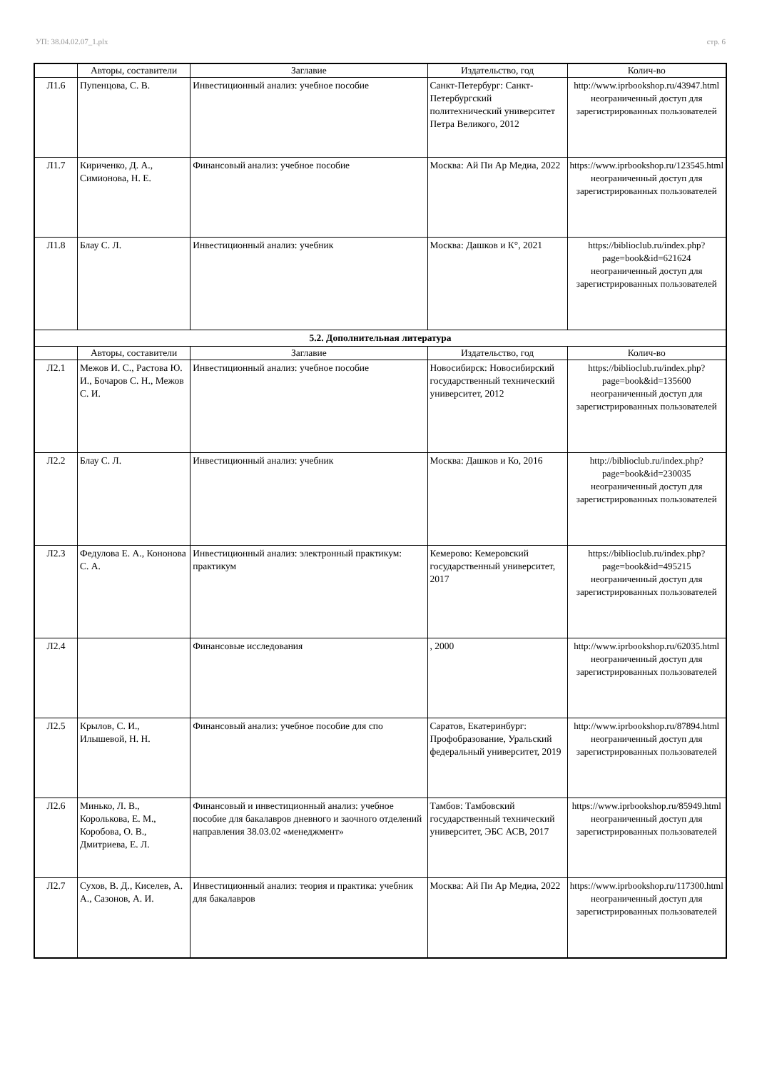УП: 38.04.02.07_1.plx стр. 6
| | Авторы, составители | Заглавие | Издательство, год | Колич-во |
| --- | --- | --- | --- | --- |
| Л1.6 | Пупенцова, С. В. | Инвестиционный анализ: учебное пособие | Санкт-Петербург: Санкт-Петербургский политехнический университет Петра Великого, 2012 | http://www.iprbookshop.ru/43947.html неограниченный доступ для зарегистрированных пользователей |
| Л1.7 | Кириченко, Д. А., Симионова, Н. Е. | Финансовый анализ: учебное пособие | Москва: Ай Пи Ар Медиа, 2022 | https://www.iprbookshop.ru/123545.html неограниченный доступ для зарегистрированных пользователей |
| Л1.8 | Блау С. Л. | Инвестиционный анализ: учебник | Москва: Дашков и К°, 2021 | https://biblioclub.ru/index.php? page=book&id=621624 неограниченный доступ для зарегистрированных пользователей |
| 5.2. Дополнительная литература | | | | |
| | Авторы, составители | Заглавие | Издательство, год | Колич-во |
| Л2.1 | Межов И. С., Растова Ю. И., Бочаров С. Н., Межов С. И. | Инвестиционный анализ: учебное пособие | Новосибирск: Новосибирский государственный технический университет, 2012 | https://biblioclub.ru/index.php? page=book&id=135600 неограниченный доступ для зарегистрированных пользователей |
| Л2.2 | Блау С. Л. | Инвестиционный анализ: учебник | Москва: Дашков и Ко, 2016 | http://biblioclub.ru/index.php? page=book&id=230035 неограниченный доступ для зарегистрированных пользователей |
| Л2.3 | Федулова Е. А., Кононова С. А. | Инвестиционный анализ: электронный практикум: практикум | Кемерово: Кемеровский государственный университет, 2017 | https://biblioclub.ru/index.php? page=book&id=495215 неограниченный доступ для зарегистрированных пользователей |
| Л2.4 | | Финансовые исследования | , 2000 | http://www.iprbookshop.ru/62035.html неограниченный доступ для зарегистрированных пользователей |
| Л2.5 | Крылов, С. И., Илышевой, Н. Н. | Финансовый анализ: учебное пособие для спо | Саратов, Екатеринбург: Профобразование, Уральский федеральный университет, 2019 | http://www.iprbookshop.ru/87894.html неограниченный доступ для зарегистрированных пользователей |
| Л2.6 | Минько, Л. В., Королькова, Е. М., Коробова, О. В., Дмитриева, Е. Л. | Финансовый и инвестиционный анализ: учебное пособие для бакалавров дневного и заочного отделений направления 38.03.02 «менеджмент» | Тамбов: Тамбовский государственный технический университет, ЭБС АСВ, 2017 | https://www.iprbookshop.ru/85949.html неограниченный доступ для зарегистрированных пользователей |
| Л2.7 | Сухов, В. Д., Киселев, А. А., Сазонов, А. И. | Инвестиционный анализ: теория и практика: учебник для бакалавров | Москва: Ай Пи Ар Медиа, 2022 | https://www.iprbookshop.ru/117300.html неограниченный доступ для зарегистрированных пользователей |